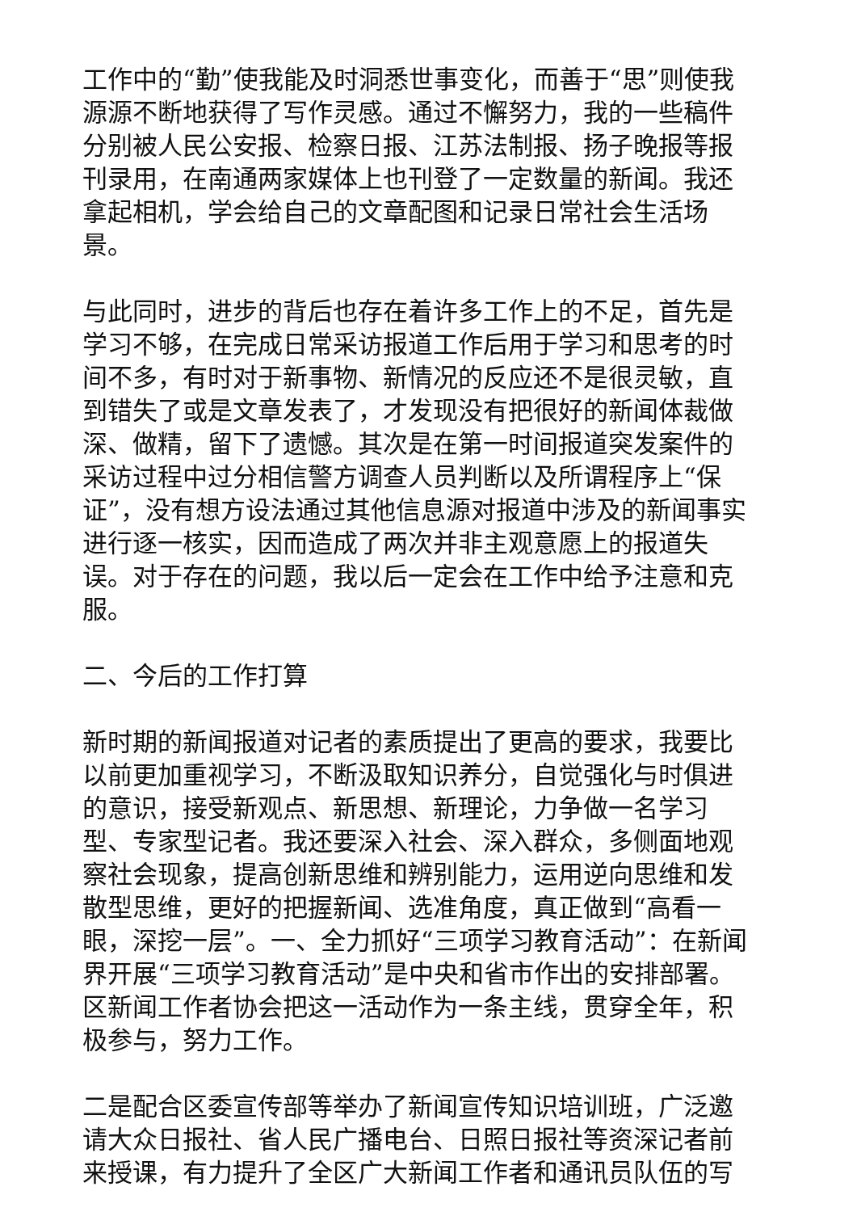工作中的“勤”使我能及时洞悉世事变化，而善于“思”则使我源源不断地获得了写作灵感。通过不懈努力，我的一些稿件分别被人民公安报、检察日报、江苏法制报、扬子晚报等报刊录用，在南通两家媒体上也刊登了一定数量的新闻。我还拿起相机，学会给自己的文章配图和记录日常社会生活场景。
与此同时，进步的背后也存在着许多工作上的不足，首先是学习不够，在完成日常采访报道工作后用于学习和思考的时间不多，有时对于新事物、新情况的反应还不是很灵敏，直到错失了或是文章发表了，才发现没有把很好的新闻体裁做深、做精，留下了遗憾。其次是在第一时间报道突发案件的采访过程中过分相信警方调查人员判断以及所谓程序上“保证”，没有想方设法通过其他信息源对报道中涉及的新闻事实进行逐一核实，因而造成了两次并非主观意愿上的报道失误。对于存在的问题，我以后一定会在工作中给予注意和克服。
二、今后的工作打算
新时期的新闻报道对记者的素质提出了更高的要求，我要比以前更加重视学习，不断汲取知识养分，自觉强化与时俱进的意识，接受新观点、新思想、新理论，力争做一名学习型、专家型记者。我还要深入社会、深入群众，多侧面地观察社会现象，提高创新思维和辨别能力，运用逆向思维和发散型思维，更好的把握新闻、选准角度，真正做到“高看一眼，深挖一层”。一、全力抓好“三项学习教育活动”：在新闻界开展“三项学习教育活动”是中央和省市作出的安排部署。区新闻工作者协会把这一活动作为一条主线，贯穿全年，积极参与，努力工作。
二是配合区委宣传部等举办了新闻宣传知识培训班，广泛邀请大众日报社、省人民广播电台、日照日报社等资深记者前来授课，有力提升了全区广大新闻工作者和通讯员队伍的写